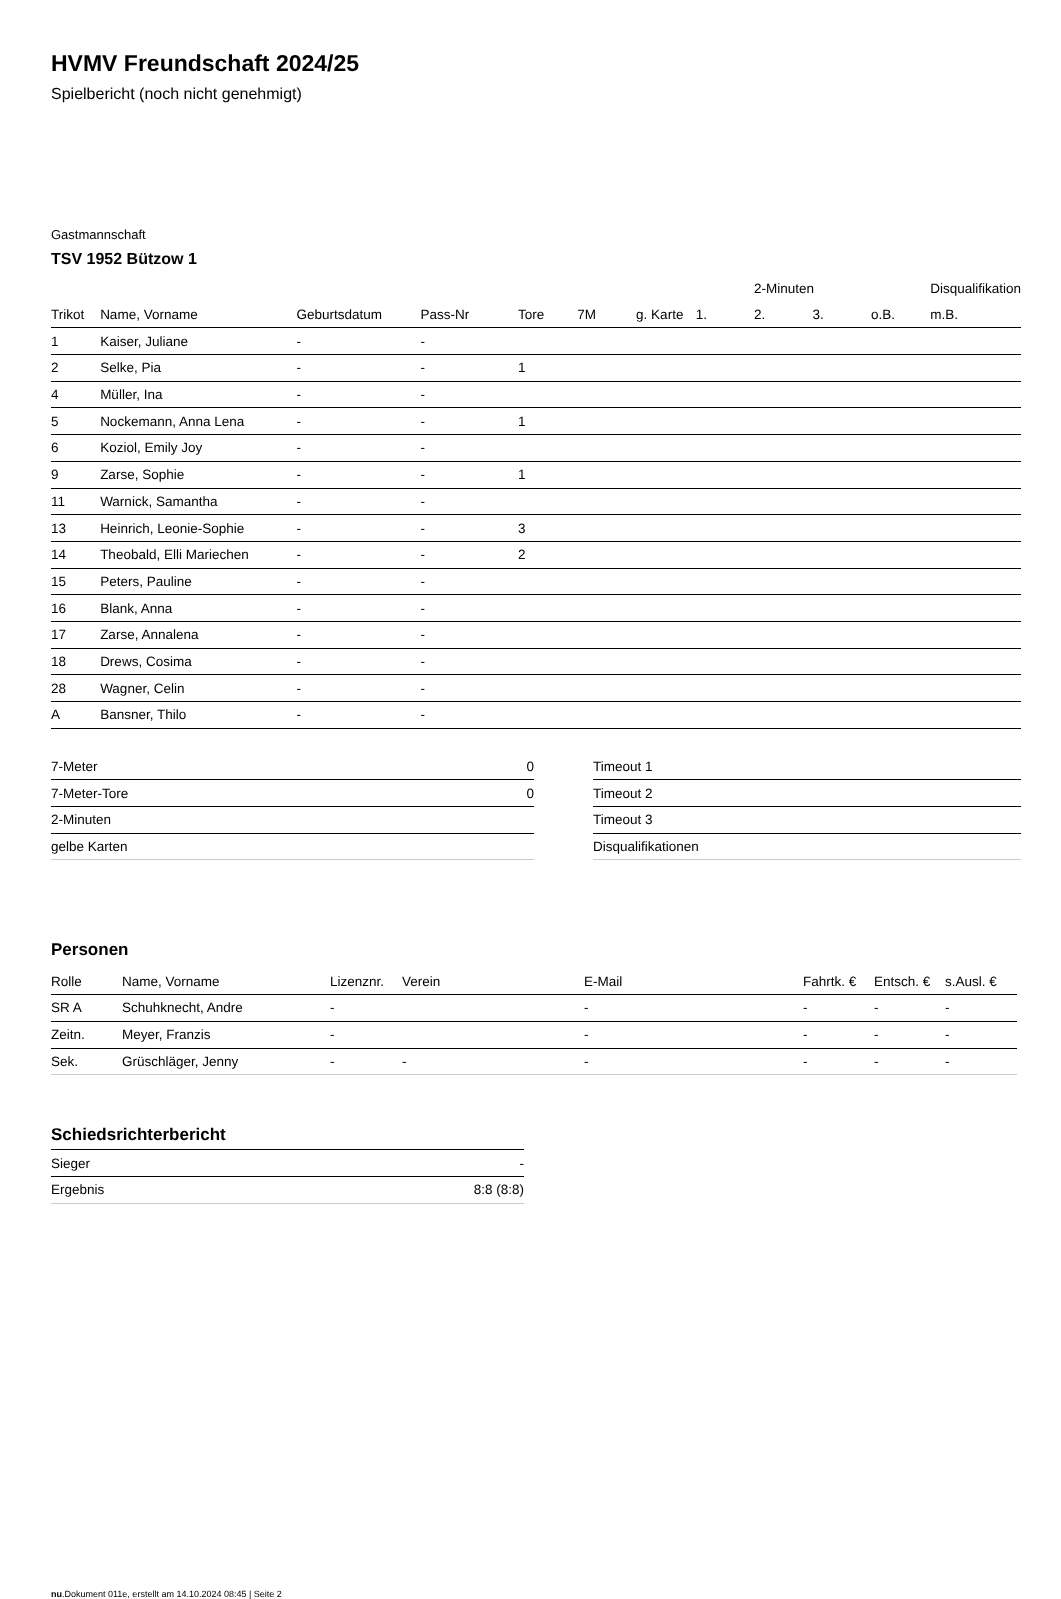HVMV Freundschaft 2024/25
Spielbericht (noch nicht genehmigt)
Gastmannschaft
TSV 1952 Bützow 1
| | | | | | | | | 2-Minuten | | | Disqualifikation |
| --- | --- | --- | --- | --- | --- | --- | --- | --- | --- | --- | --- |
| Trikot | Name, Vorname | Geburtsdatum | Pass-Nr | Tore | 7M | g. Karte | 1. | 2. | 3. | o.B. | m.B. |
| 1 | Kaiser, Juliane | - | - | | | | | | | | |
| 2 | Selke, Pia | - | - | 1 | | | | | | | |
| 4 | Müller, Ina | - | - | | | | | | | | |
| 5 | Nockemann, Anna Lena | - | - | 1 | | | | | | | |
| 6 | Koziol, Emily Joy | - | - | | | | | | | | |
| 9 | Zarse, Sophie | - | - | 1 | | | | | | | |
| 11 | Warnick, Samantha | - | - | | | | | | | | |
| 13 | Heinrich, Leonie-Sophie | - | - | 3 | | | | | | | |
| 14 | Theobald, Elli Mariechen | - | - | 2 | | | | | | | |
| 15 | Peters, Pauline | - | - | | | | | | | | |
| 16 | Blank, Anna | - | - | | | | | | | | |
| 17 | Zarse, Annalena | - | - | | | | | | | | |
| 18 | Drews, Cosima | - | - | | | | | | | | |
| 28 | Wagner, Celin | - | - | | | | | | | | |
| A | Bansner, Thilo | - | - | | | | | | | | |
| 7-Meter | 0 |
| 7-Meter-Tore | 0 |
| 2-Minuten | |
| gelbe Karten | |
| Timeout 1 |
| Timeout 2 |
| Timeout 3 |
| Disqualifikationen |
Personen
| Rolle | Name, Vorname | Lizenznr. | Verein | E-Mail | Fahrtk. € | Entsch. € | s.Ausl. € |
| --- | --- | --- | --- | --- | --- | --- | --- |
| SR A | Schuhknecht, Andre | - | | - | - | - | - |
| Zeitn. | Meyer, Franzis | - | | - | - | - | - |
| Sek. | Grüschläger, Jenny | - | - | - | - | - | - |
Schiedsrichterbericht
| Sieger | - |
| Ergebnis | 8:8 (8:8) |
nu.Dokument 011e, erstellt am 14.10.2024 08:45 | Seite 2